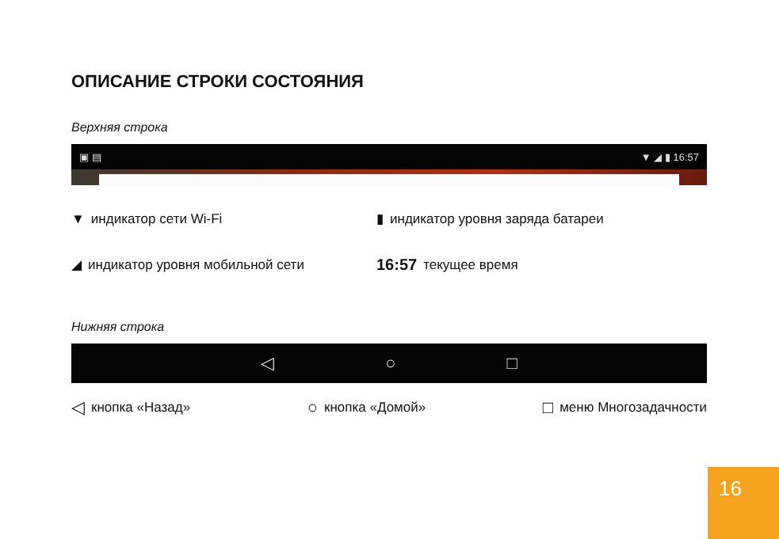ОПИСАНИЕ СТРОКИ СОСТОЯНИЯ
Верхняя строка
▣ ▤ ▼ ◢ ▮ 16:57
▼ индикатор сети Wi-Fi
▮ индикатор уровня заряда батареи
◢ индикатор уровня мобильной сети
16:57 текущее время
Нижняя строка
◁ ○ □
◁ кнопка «Назад»
○ кнопка «Домой»
□ меню Многозадачности
16